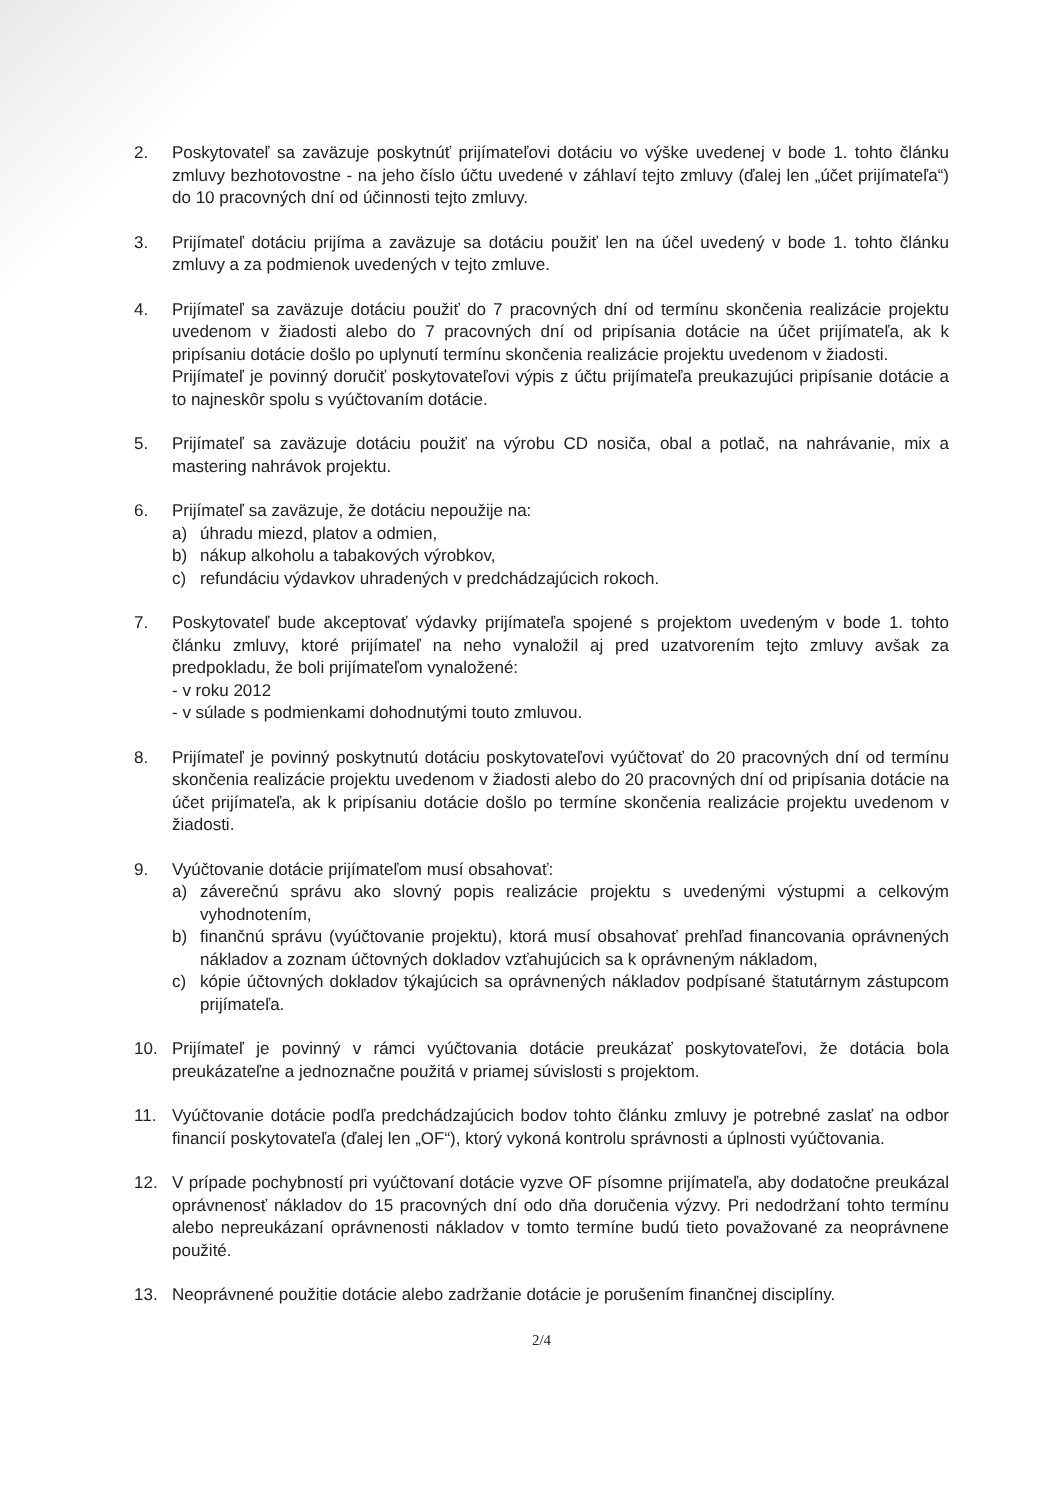2. Poskytovateľ sa zaväzuje poskytnúť prijímateľovi dotáciu vo výške uvedenej v bode 1. tohto článku zmluvy bezhotovostne - na jeho číslo účtu uvedené v záhlaví tejto zmluvy (ďalej len „účet prijímateľa“) do 10 pracovných dní od účinnosti tejto zmluvy.
3. Prijímateľ dotáciu prijíma a zaväzuje sa dotáciu použiť len na účel uvedený v bode 1. tohto článku zmluvy a za podmienok uvedených v tejto zmluve.
4. Prijímateľ sa zaväzuje dotáciu použiť do 7 pracovných dní od termínu skončenia realizácie projektu uvedenom v žiadosti alebo do 7 pracovných dní od pripísania dotácie na účet prijímateľa, ak k pripísaniu dotácie došlo po uplynutí termínu skončenia realizácie projektu uvedenom v žiadosti.
Prijímateľ je povinný doručiť poskytovateľovi výpis z účtu prijímateľa preukazujúci pripísanie dotácie a to najneskôr spolu s vyúčtovaním dotácie.
5. Prijímateľ sa zaväzuje dotáciu použiť na výrobu CD nosiča, obal a potlač, na nahrávanie, mix a mastering nahrávok projektu.
6. Prijímateľ sa zaväzuje, že dotáciu nepoužije na:
a) úhradu miezd, platov a odmien,
b) nákup alkoholu a tabakových výrobkov,
c) refundáciu výdavkov uhradených v predchádzajúcich rokoch.
7. Poskytovateľ bude akceptovať výdavky prijímateľa spojené s projektom uvedeným v bode 1. tohto článku zmluvy, ktoré prijímateľ na neho vynaložil aj pred uzatvorením tejto zmluvy avšak za predpokladu, že boli prijímateľom vynaložené:
- v roku 2012
- v súlade s podmienkami dohodnutými touto zmluvou.
8. Prijímateľ je povinný poskytnutú dotáciu poskytovateľovi vyúčtovať do 20 pracovných dní od termínu skončenia realizácie projektu uvedenom v žiadosti alebo do 20 pracovných dní od pripísania dotácie na účet prijímateľa, ak k pripísaniu dotácie došlo po termíne skončenia realizácie projektu uvedenom v žiadosti.
9. Vyúčtovanie dotácie prijímateľom musí obsahovať:
a) záverečnú správu ako slovný popis realizácie projektu s uvedenými výstupmi a celkovým vyhodnotením,
b) finančnú správu (vyúčtovanie projektu), ktorá musí obsahovať prehľad financovania oprávnených nákladov a zoznam účtovných dokladov vzťahujúcich sa k oprávneným nákladom,
c) kópie účtovných dokladov týkajúcich sa oprávnených nákladov podpísané štatutárnym zástupcom prijímateľa.
10. Prijímateľ je povinný v rámci vyúčtovania dotácie preukázať poskytovateľovi, že dotácia bola preukázateľne a jednoznačne použitá v priamej súvislosti s projektom.
11. Vyúčtovanie dotácie podľa predchádzajúcich bodov tohto článku zmluvy je potrebné zaslať na odbor financií poskytovateľa (ďalej len „OF“), ktorý vykoná kontrolu správnosti a úplnosti vyúčtovania.
12. V prípade pochybností pri vyúčtovaní dotácie vyzve OF písomne prijímateľa, aby dodatočne preukázal oprávnenosť nákladov do 15 pracovných dní odo dňa doručenia výzvy. Pri nedodržaní tohto termínu alebo nepreukázaní oprávnenosti nákladov v tomto termíne budú tieto považované za neoprávnene použité.
13. Neoprávnené použitie dotácie alebo zadržanie dotácie je porušením finančnej disciplíny.
2/4